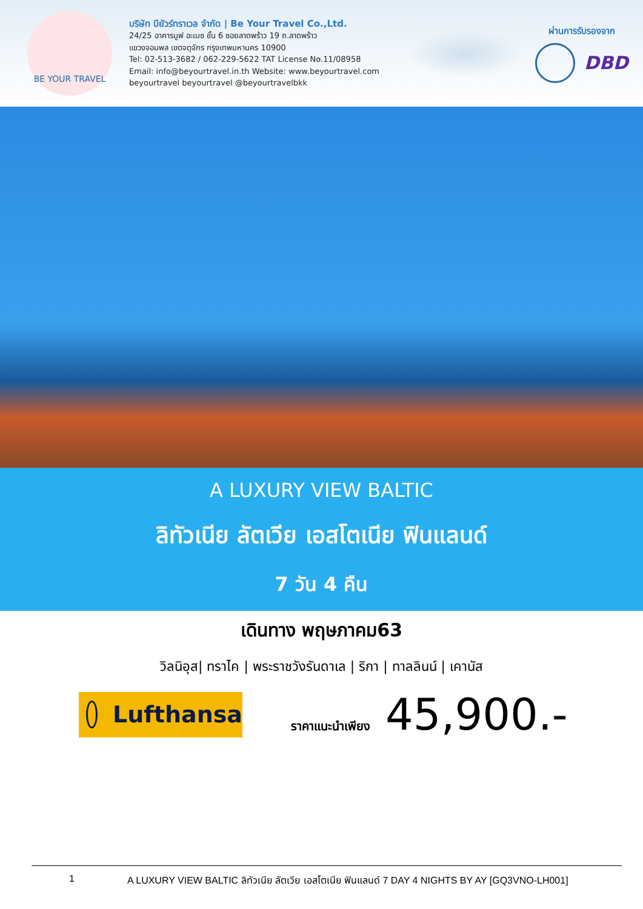BE YOUR TRAVEL
บริษัท บียัวร์ทราเวล จำกัด | Be Your Travel Co.,Ltd.
24/25 อาคารมูฟ อะเมซ ชั้น 6 ซอยลาดพร้าว 19 ถ.ลาดพร้าว
แขวงจอมพล เขตจตุจักร กรุงเทพมหานคร 10900
Tel: 02-513-3682 / 062-229-5622 TAT License No.11/08958
Email: info@beyourtravel.in.th Website: www.beyourtravel.com
beyourtravel beyourtravel @beyourtravelbkk
ผ่านการรับรองจาก
DBD
A LUXURY VIEW BALTIC
ลิทัวเนีย ลัตเวีย เอสโตเนีย ฟินแลนด์
7 วัน 4 คืน
เดินทาง พฤษภาคม63
วิลนิอุส| ทราไค | พระราชวังรันดาเล | ริกา | ทาลลินน์ | เคานัส
Lufthansa
ราคาแนะนำเพียง
45,900.-
1 A LUXURY VIEW BALTIC ลิทัวเนีย ลัตเวีย เอสโตเนีย ฟินแลนด์ 7 DAY 4 NIGHTS BY AY [GQ3VNO-LH001]